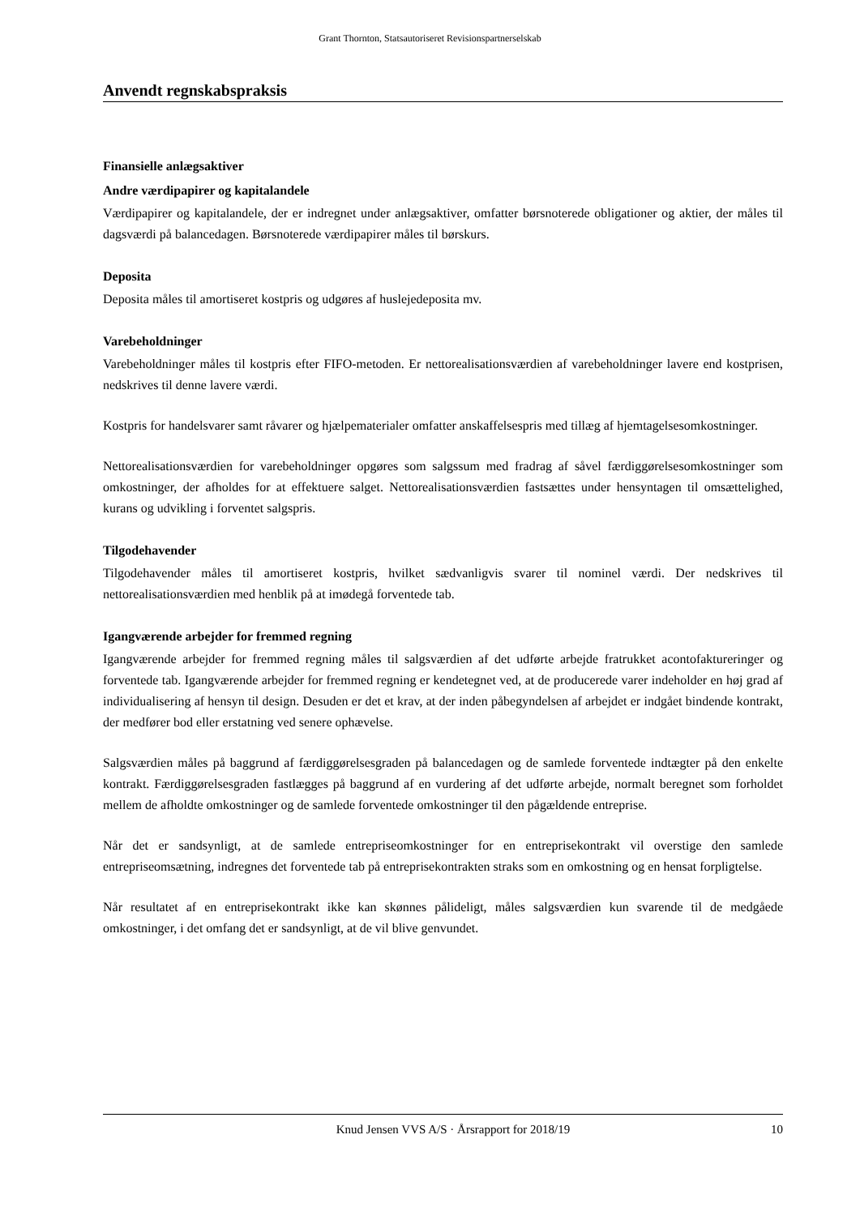Grant Thornton, Statsautoriseret Revisionspartnerselskab
Anvendt regnskabspraksis
Finansielle anlægsaktiver
Andre værdipapirer og kapitalandele
Værdipapirer og kapitalandele, der er indregnet under anlægsaktiver, omfatter børsnoterede obligationer og aktier, der måles til dagsværdi på balancedagen. Børsnoterede værdipapirer måles til børskurs.
Deposita
Deposita måles til amortiseret kostpris og udgøres af huslejedeposita mv.
Varebeholdninger
Varebeholdninger måles til kostpris efter FIFO-metoden. Er nettorealisationsværdien af varebeholdninger lavere end kostprisen, nedskrives til denne lavere værdi.
Kostpris for handelsvarer samt råvarer og hjælpematerialer omfatter anskaffelsespris med tillæg af hjemtagelsesomkostninger.
Nettorealisationsværdien for varebeholdninger opgøres som salgssum med fradrag af såvel færdiggørelsesomkostninger som omkostninger, der afholdes for at effektuere salget. Nettorealisationsværdien fastsættes under hensyntagen til omsættelighed, kurans og udvikling i forventet salgspris.
Tilgodehavender
Tilgodehavender måles til amortiseret kostpris, hvilket sædvanligvis svarer til nominel værdi. Der nedskrives til nettorealisationsværdien med henblik på at imødegå forventede tab.
Igangværende arbejder for fremmed regning
Igangværende arbejder for fremmed regning måles til salgsværdien af det udførte arbejde fratrukket acontofaktureringer og forventede tab. Igangværende arbejder for fremmed regning er kendetegnet ved, at de producerede varer indeholder en høj grad af individualisering af hensyn til design. Desuden er det et krav, at der inden påbegyndelsen af arbejdet er indgået bindende kontrakt, der medfører bod eller erstatning ved senere ophævelse.
Salgsværdien måles på baggrund af færdiggørelsesgraden på balancedagen og de samlede forventede indtægter på den enkelte kontrakt. Færdiggørelsesgraden fastlægges på baggrund af en vurdering af det udførte arbejde, normalt beregnet som forholdet mellem de afholdte omkostninger og de samlede forventede omkostninger til den pågældende entreprise.
Når det er sandsynligt, at de samlede entrepriseomkostninger for en entreprisekontrakt vil overstige den samlede entrepriseomsætning, indregnes det forventede tab på entreprisekontrakten straks som en omkostning og en hensat forpligtelse.
Når resultatet af en entreprisekontrakt ikke kan skønnes pålideligt, måles salgsværdien kun svarende til de medgåede omkostninger, i det omfang det er sandsynligt, at de vil blive genvundet.
Knud Jensen VVS A/S · Årsrapport for 2018/19 10